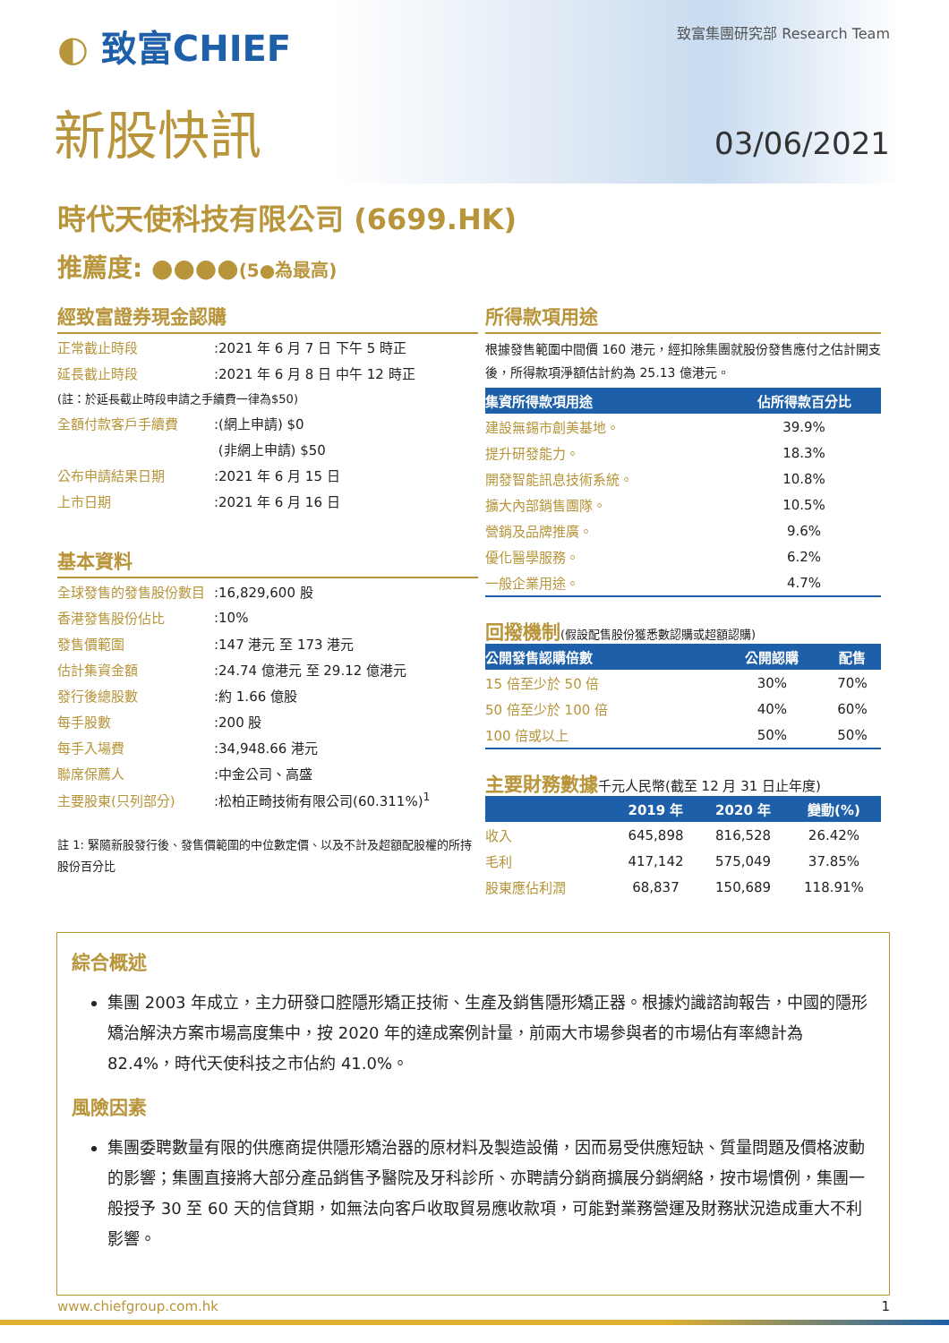◐ 致富CHIEF 致富集團研究部 Research Team
新股快訊 03/06/2021
時代天使科技有限公司 (6699.HK)
推薦度: ●●●●(5●為最高)
經致富證券現金認購
| 正常截止時段 | :2021 年 6 月 7 日 下午 5 時正 |
| 延長截止時段 | :2021 年 6 月 8 日 中午 12 時正 |
| (註：於延長截止時段申請之手續費一律為$50) | |
| 全額付款客戶手續費 | :(網上申請) $0 |
| | (非網上申請) $50 |
| 公布申請結果日期 | :2021 年 6 月 15 日 |
| 上市日期 | :2021 年 6 月 16 日 |
基本資料
| 全球發售的發售股份數目 | :16,829,600 股 |
| 香港發售股份佔比 | :10% |
| 發售價範圍 | :147 港元 至 173 港元 |
| 估計集資金額 | :24.74 億港元 至 29.12 億港元 |
| 發行後總股數 | :約 1.66 億股 |
| 每手股數 | :200 股 |
| 每手入場費 | :34,948.66 港元 |
| 聯席保薦人 | :中金公司、高盛 |
| 主要股東(只列部分) | :松柏正畸技術有限公司(60.311%)<sup>1</sup> |
註 1: 緊隨新股發行後、發售價範圍的中位數定價、以及不計及超額配股權的所持股份百分比
所得款項用途
根據發售範圍中間價 160 港元，經扣除集團就股份發售應付之估計開支後，所得款項淨額估計約為 25.13 億港元。
| 集資所得款項用途 | 佔所得款百分比 |
| --- | --- |
| 建設無錫市創美基地。 | 39.9% |
| 提升研發能力。 | 18.3% |
| 開發智能訊息技術系統。 | 10.8% |
| 擴大內部銷售團隊。 | 10.5% |
| 營銷及品牌推廣。 | 9.6% |
| 優化醫學服務。 | 6.2% |
| 一般企業用途。 | 4.7% |
回撥機制(假設配售股份獲悉數認購或超額認購)
| 公開發售認購倍數 | 公開認購 | 配售 |
| --- | --- | --- |
| 15 倍至少於 50 倍 | 30% | 70% |
| 50 倍至少於 100 倍 | 40% | 60% |
| 100 倍或以上 | 50% | 50% |
主要財務數據千元人民幣(截至 12 月 31 日止年度)
| | 2019 年 | 2020 年 | 變動(%) |
| --- | --- | --- | --- |
| 收入 | 645,898 | 816,528 | 26.42% |
| 毛利 | 417,142 | 575,049 | 37.85% |
| 股東應佔利潤 | 68,837 | 150,689 | 118.91% |
綜合概述
集團 2003 年成立，主力研發口腔隱形矯正技術、生產及銷售隱形矯正器。根據灼識諮詢報告，中國的隱形矯治解決方案市場高度集中，按 2020 年的達成案例計量，前兩大市場參與者的市場佔有率總計為 82.4%，時代天使科技之市佔約 41.0%。
風險因素
集團委聘數量有限的供應商提供隱形矯治器的原材料及製造設備，因而易受供應短缺、質量問題及價格波動的影響；集團直接將大部分產品銷售予醫院及牙科診所、亦聘請分銷商擴展分銷網絡，按市場慣例，集團一般授予 30 至 60 天的信貸期，如無法向客戶收取貿易應收款項，可能對業務營運及財務狀況造成重大不利影響。
www.chiefgroup.com.hk 1